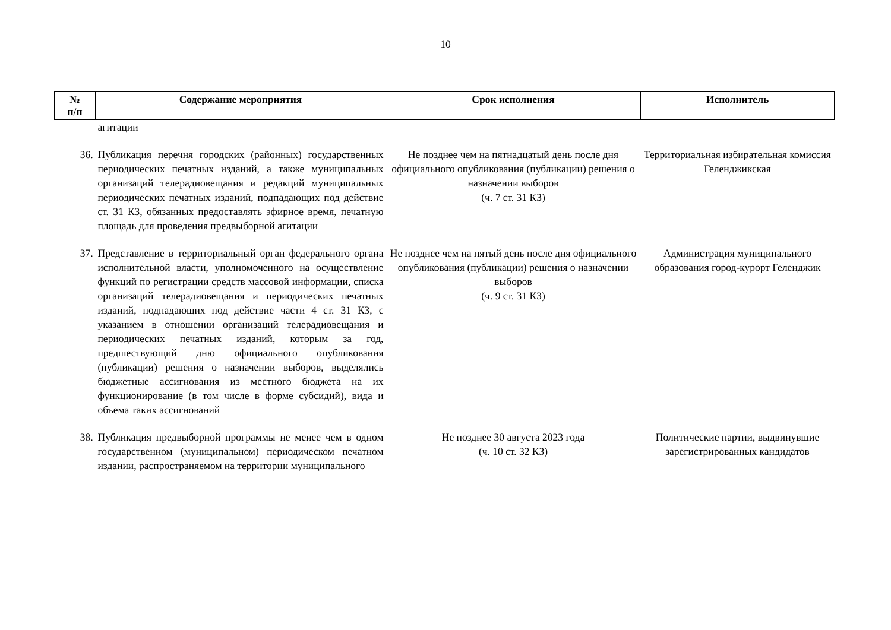10
| № п/п | Содержание мероприятия | Срок исполнения | Исполнитель |
| --- | --- | --- | --- |
| | агитации | | |
| 36. | Публикация перечня городских (районных) государственных периодических печатных изданий, а также муниципальных организаций телерадиовещания и редакций муниципальных периодических печатных изданий, подпадающих под действие ст. 31 КЗ, обязанных предоставлять эфирное время, печатную площадь для проведения предвыборной агитации | Не позднее чем на пятнадцатый день после дня официального опубликования (публикации) решения о назначении выборов (ч. 7 ст. 31 КЗ) | Территориальная избирательная комиссия Геленджикская |
| 37. | Представление в территориальный орган федерального органа исполнительной власти, уполномоченного на осуществление функций по регистрации средств массовой информации, списка организаций телерадиовещания и периодических печатных изданий, подпадающих под действие части 4 ст. 31 КЗ, с указанием в отношении организаций телерадиовещания и периодических печатных изданий, которым за год, предшествующий дню официального опубликования (публикации) решения о назначении выборов, выделялись бюджетные ассигнования из местного бюджета на их функционирование (в том числе в форме субсидий), вида и объема таких ассигнований | Не позднее чем на пятый день после дня официального опубликования (публикации) решения о назначении выборов (ч. 9 ст. 31 КЗ) | Администрация муниципального образования город-курорт Геленджик |
| 38. | Публикация предвыборной программы не менее чем в одном государственном (муниципальном) периодическом печатном издании, распространяемом на территории муниципального | Не позднее 30 августа 2023 года (ч. 10 ст. 32 КЗ) | Политические партии, выдвинувшие зарегистрированных кандидатов |